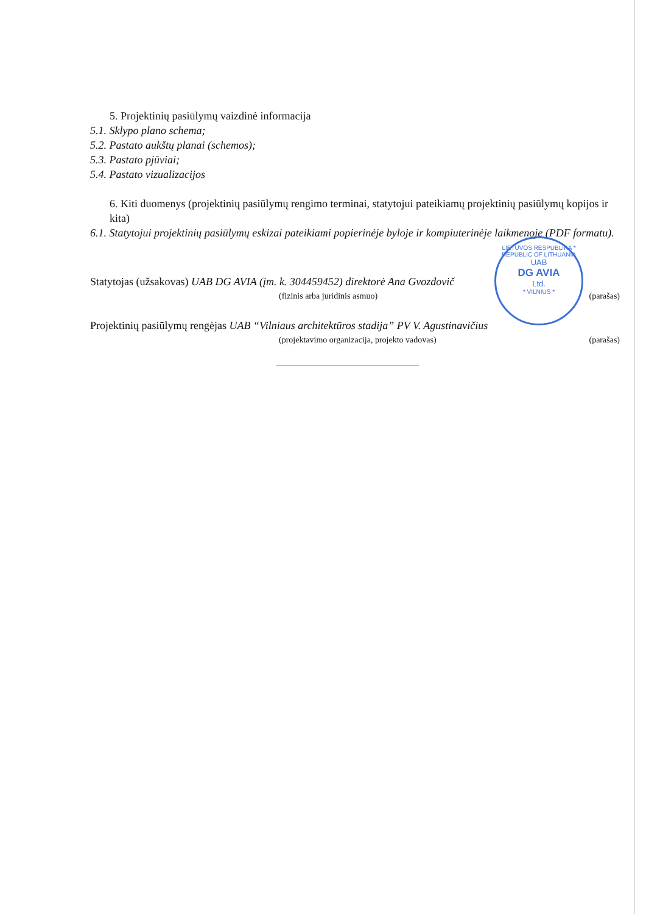5. Projektinių pasiūlymų vaizdinė informacija
5.1. Sklypo plano schema;
5.2. Pastato aukštų planai (schemos);
5.3. Pastato pjūviai;
5.4. Pastato vizualizacijos
6. Kiti duomenys (projektinių pasiūlymų rengimo terminai, statytojui pateikiamų projektinių pasiūlymų kopijos ir kita)
6.1. Statytojui projektinių pasiūlymų eskizai pateikiami popierinėje byloje ir kompiuterinėje laikmenoje (PDF formatu).
Statytojas (užsakovas) UAB DG AVIA (įm. k. 304459452) direktorė Ana Gvozdovič
(fizinis arba juridinis asmuo) (parašas)
Projektinių pasiūlymų rengėjas UAB “Vilniaus architektūros stadija” PV V. Agustinavičius
(projektavimo organizacija, projekto vadovas) (parašas)
LIETUVOS RESPUBLIKA * REPUBLIC OF LITHUANIA
UAB
DG AVIA
Ltd.
* VILNIUS *